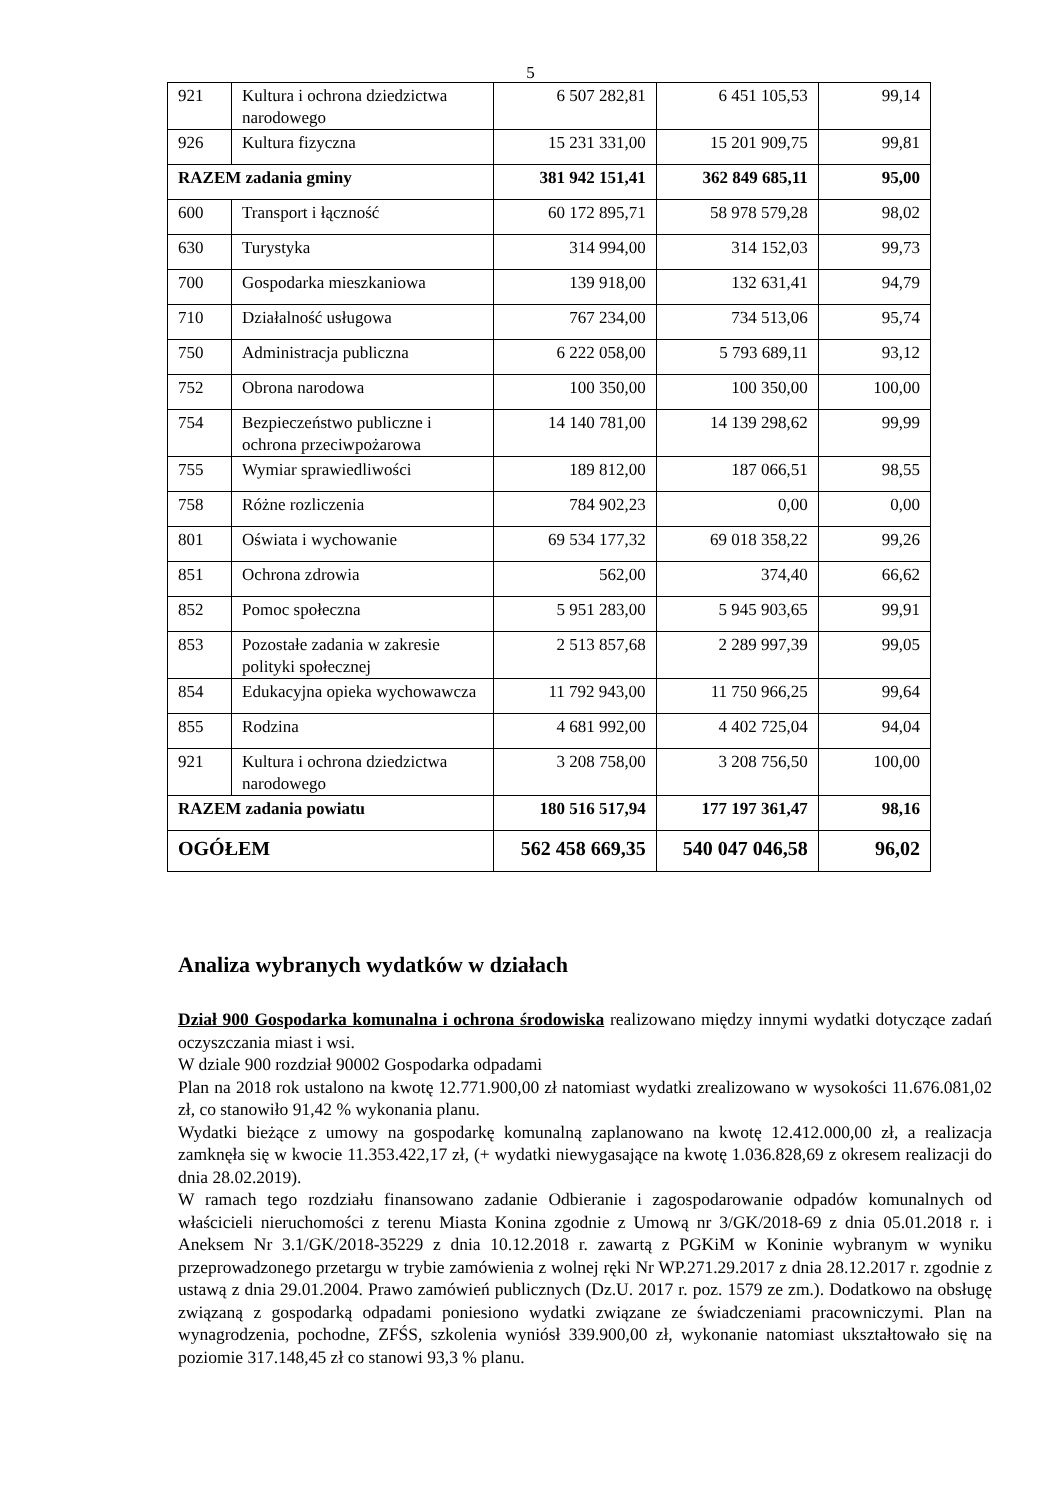5
| 921 | Kultura i ochrona dziedzictwa narodowego | 6 507 282,81 | 6 451 105,53 | 99,14 |
| 926 | Kultura fizyczna | 15 231 331,00 | 15 201 909,75 | 99,81 |
| RAZEM zadania gminy | | 381 942 151,41 | 362 849 685,11 | 95,00 |
| 600 | Transport i łączność | 60 172 895,71 | 58 978 579,28 | 98,02 |
| 630 | Turystyka | 314 994,00 | 314 152,03 | 99,73 |
| 700 | Gospodarka mieszkaniowa | 139 918,00 | 132 631,41 | 94,79 |
| 710 | Działalność usługowa | 767 234,00 | 734 513,06 | 95,74 |
| 750 | Administracja publiczna | 6 222 058,00 | 5 793 689,11 | 93,12 |
| 752 | Obrona narodowa | 100 350,00 | 100 350,00 | 100,00 |
| 754 | Bezpieczeństwo publiczne i ochrona przeciwpożarowa | 14 140 781,00 | 14 139 298,62 | 99,99 |
| 755 | Wymiar sprawiedliwości | 189 812,00 | 187 066,51 | 98,55 |
| 758 | Różne rozliczenia | 784 902,23 | 0,00 | 0,00 |
| 801 | Oświata i wychowanie | 69 534 177,32 | 69 018 358,22 | 99,26 |
| 851 | Ochrona zdrowia | 562,00 | 374,40 | 66,62 |
| 852 | Pomoc społeczna | 5 951 283,00 | 5 945 903,65 | 99,91 |
| 853 | Pozostałe zadania w zakresie polityki społecznej | 2 513 857,68 | 2 289 997,39 | 99,05 |
| 854 | Edukacyjna opieka wychowawcza | 11 792 943,00 | 11 750 966,25 | 99,64 |
| 855 | Rodzina | 4 681 992,00 | 4 402 725,04 | 94,04 |
| 921 | Kultura i ochrona dziedzictwa narodowego | 3 208 758,00 | 3 208 756,50 | 100,00 |
| RAZEM zadania powiatu | | 180 516 517,94 | 177 197 361,47 | 98,16 |
| OGÓŁEM | | 562 458 669,35 | 540 047 046,58 | 96,02 |
Analiza wybranych wydatków w działach
Dział 900 Gospodarka komunalna i ochrona środowiska realizowano między innymi wydatki dotyczące zadań oczyszczania miast i wsi.
W dziale 900 rozdział 90002 Gospodarka odpadami
Plan na 2018 rok ustalono na kwotę 12.771.900,00 zł natomiast wydatki zrealizowano w wysokości 11.676.081,02 zł, co stanowiło 91,42 % wykonania planu.
Wydatki bieżące z umowy na gospodarkę komunalną zaplanowano na kwotę 12.412.000,00 zł, a realizacja zamknęła się w kwocie 11.353.422,17 zł, (+ wydatki niewygasające na kwotę 1.036.828,69 z okresem realizacji do dnia 28.02.2019).
W ramach tego rozdziału finansowano zadanie Odbieranie i zagospodarowanie odpadów komunalnych od właścicieli nieruchomości z terenu Miasta Konina zgodnie z Umową nr 3/GK/2018-69 z dnia 05.01.2018 r. i Aneksem Nr 3.1/GK/2018-35229 z dnia 10.12.2018 r. zawartą z PGKiM w Koninie wybranym w wyniku przeprowadzonego przetargu w trybie zamówienia z wolnej ręki Nr WP.271.29.2017 z dnia 28.12.2017 r. zgodnie z ustawą z dnia 29.01.2004. Prawo zamówień publicznych (Dz.U. 2017 r. poz. 1579 ze zm.). Dodatkowo na obsługę związaną z gospodarką odpadami poniesiono wydatki związane ze świadczeniami pracowniczymi. Plan na wynagrodzenia, pochodne, ZFŚS, szkolenia wyniósł 339.900,00 zł, wykonanie natomiast ukształtowało się na poziomie 317.148,45 zł co stanowi 93,3 % planu.